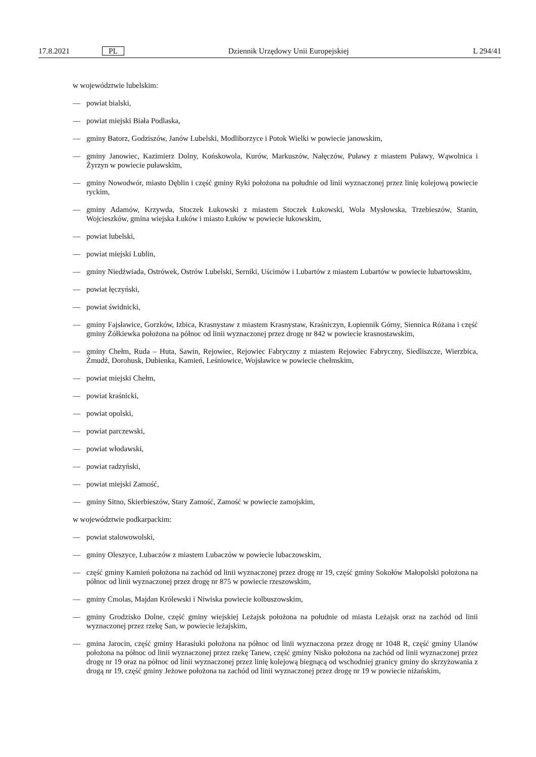17.8.2021 PL Dziennik Urzędowy Unii Europejskiej L 294/41
w województwie lubelskim:
— powiat bialski,
— powiat miejski Biała Podlaska,
— gminy Batorz, Godziszów, Janów Lubelski, Modliborzyce i Potok Wielki w powiecie janowskim,
— gminy Janowiec, Kazimierz Dolny, Końskowola, Kurów, Markuszów, Nałęczów, Puławy z miastem Puławy, Wąwolnica i Żyrzyn w powiecie puławskim,
— gminy Nowodwór, miasto Dęblin i część gminy Ryki położona na południe od linii wyznaczonej przez linię kolejową powiecie ryckim,
— gminy Adamów, Krzywda, Stoczek Łukowski z miastem Stoczek Łukowski, Wola Mysłowska, Trzebieszów, Stanin, Wojcieszków, gmina wiejska Łuków i miasto Łuków w powiecie łukowskim,
— powiat lubelski,
— powiat miejski Lublin,
— gminy Niedźwiada, Ostrówek, Ostrów Lubelski, Serniki, Uścimów i Lubartów z miastem Lubartów w powiecie lubartowskim,
— powiat łęczyński,
— powiat świdnicki,
— gminy Fajsławice, Gorzków, Izbica, Krasnystaw z miastem Krasnystaw, Kraśniczyn, Łopiennik Górny, Siennica Różana i część gminy Żółkiewka położona na północ od linii wyznaczonej przez drogę nr 842 w powiecie krasnostawskim,
— gminy Chełm, Ruda – Huta, Sawin, Rejowiec, Rejowiec Fabryczny z miastem Rejowiec Fabryczny, Siedliszcze, Wierzbica, Żmudź, Dorohusk, Dubienka, Kamień, Leśniowice, Wojsławice w powiecie chełmskim,
— powiat miejski Chełm,
— powiat kraśnicki,
— powiat opolski,
— powiat parczewski,
— powiat włodawski,
— powiat radzyński,
— powiat miejski Zamość,
— gminy Sitno, Skierbieszów, Stary Zamość, Zamość w powiecie zamojskim,
w województwie podkarpackim:
— powiat stalowowolski,
— gminy Oleszyce, Lubaczów z miastem Lubaczów w powiecie lubaczowskim,
— część gminy Kamień położona na zachód od linii wyznaczonej przez drogę nr 19, część gminy Sokołów Małopolski położona na północ od linii wyznaczonej przez drogę nr 875 w powiecie rzeszowskim,
— gminy Cmolas, Majdan Królewski i Niwiska powiecie kolbuszowskim,
— gminy Grodzisko Dolne, część gminy wiejskiej Leżajsk położona na południe od miasta Leżajsk oraz na zachód od linii wyznaczonej przez rzekę San, w powiecie leżajskim,
— gmina Jarocin, część gminy Harasiuki położona na północ od linii wyznaczona przez drogę nr 1048 R, część gminy Ulanów położona na północ od linii wyznaczonej przez rzekę Tanew, część gminy Nisko położona na zachód od linii wyznaczonej przez drogę nr 19 oraz na północ od linii wyznaczonej przez linię kolejową biegnącą od wschodniej granicy gminy do skrzyżowania z drogą nr 19, część gminy Jeżowe położona na zachód od linii wyznaczonej przez drogę nr 19 w powiecie niżańskim,